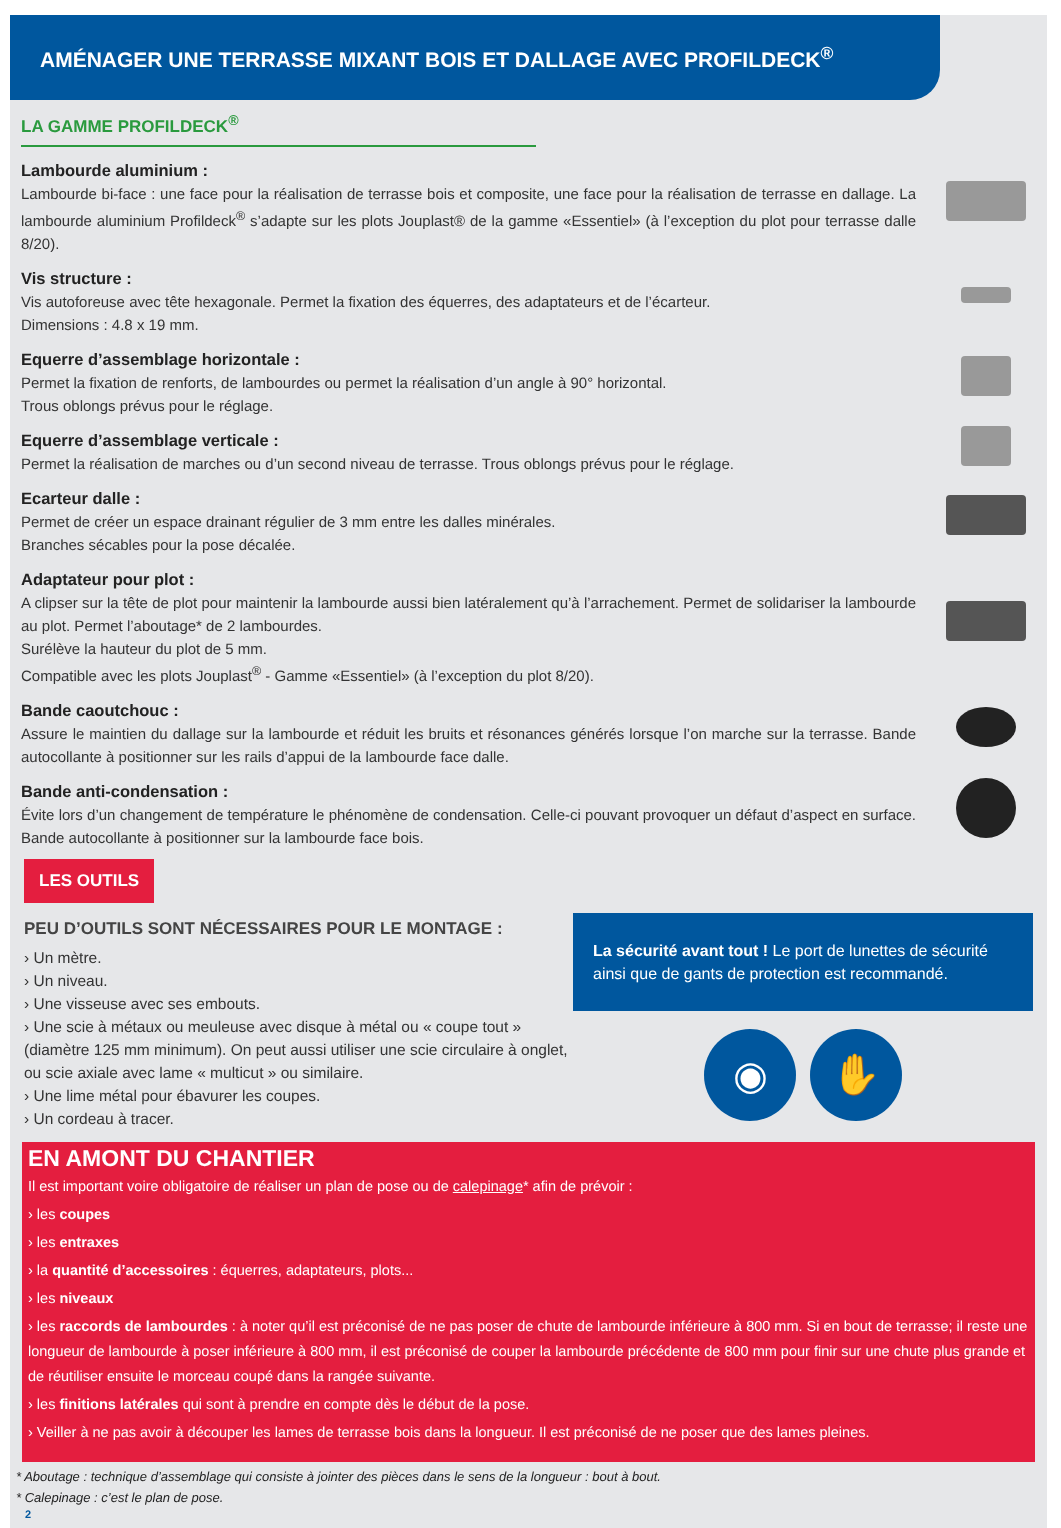AMÉNAGER UNE TERRASSE MIXANT BOIS ET DALLAGE AVEC PROFILDECK<sup>®</sup>
LA GAMME PROFILDECK<sup>®</sup>
Lambourde aluminium :
Lambourde bi-face : une face pour la réalisation de terrasse bois et composite, une face pour la réalisation de terrasse en dallage. La lambourde aluminium Profildeck<sup>®</sup> s’adapte sur les plots Jouplast® de la gamme «Essentiel» (à l’exception du plot pour terrasse dalle 8/20).
Vis structure :
Vis autoforeuse avec tête hexagonale. Permet la fixation des équerres, des adaptateurs et de l’écarteur.
Dimensions : 4.8 x 19 mm.
Equerre d’assemblage horizontale :
Permet la fixation de renforts, de lambourdes ou permet la réalisation d’un angle à 90° horizontal.
Trous oblongs prévus pour le réglage.
Equerre d’assemblage verticale :
Permet la réalisation de marches ou d’un second niveau de terrasse. Trous oblongs prévus pour le réglage.
Ecarteur dalle :
Permet de créer un espace drainant régulier de 3 mm entre les dalles minérales.
Branches sécables pour la pose décalée.
Adaptateur pour plot :
A clipser sur la tête de plot pour maintenir la lambourde aussi bien latéralement qu’à l’arrachement. Permet de solidariser la lambourde au plot. Permet l’aboutage* de 2 lambourdes.
Surélève la hauteur du plot de 5 mm.
Compatible avec les plots Jouplast<sup>®</sup> - Gamme «Essentiel» (à l’exception du plot 8/20).
Bande caoutchouc :
Assure le maintien du dallage sur la lambourde et réduit les bruits et résonances générés lorsque l’on marche sur la terrasse. Bande autocollante à positionner sur les rails d’appui de la lambourde face dalle.
Bande anti-condensation :
Évite lors d’un changement de température le phénomène de condensation. Celle-ci pouvant provoquer un défaut d’aspect en surface. Bande autocollante à positionner sur la lambourde face bois.
LES OUTILS
PEU D’OUTILS SONT NÉCESSAIRES POUR LE MONTAGE :
› Un mètre.
› Un niveau.
› Une visseuse avec ses embouts.
› Une scie à métaux ou meuleuse avec disque à métal ou « coupe tout » (diamètre 125 mm minimum). On peut aussi utiliser une scie circulaire à onglet, ou scie axiale avec lame « multicut » ou similaire.
› Une lime métal pour ébavurer les coupes.
› Un cordeau à tracer.
La sécurité avant tout ! Le port de lunettes de sécurité ainsi que de gants de protection est recommandé.
◉ ✋
EN AMONT DU CHANTIER
Il est important voire obligatoire de réaliser un plan de pose ou de calepinage* afin de prévoir :
› les coupes
› les entraxes
› la quantité d’accessoires : équerres, adaptateurs, plots...
› les niveaux
› les raccords de lambourdes : à noter qu’il est préconisé de ne pas poser de chute de lambourde inférieure à 800 mm. Si en bout de terrasse; il reste une longueur de lambourde à poser inférieure à 800 mm, il est préconisé de couper la lambourde précédente de 800 mm pour finir sur une chute plus grande et de réutiliser ensuite le morceau coupé dans la rangée suivante.
› les finitions latérales qui sont à prendre en compte dès le début de la pose.
› Veiller à ne pas avoir à découper les lames de terrasse bois dans la longueur. Il est préconisé de ne poser que des lames pleines.
* Aboutage : technique d’assemblage qui consiste à jointer des pièces dans le sens de la longueur : bout à bout.
* Calepinage : c’est le plan de pose.
2